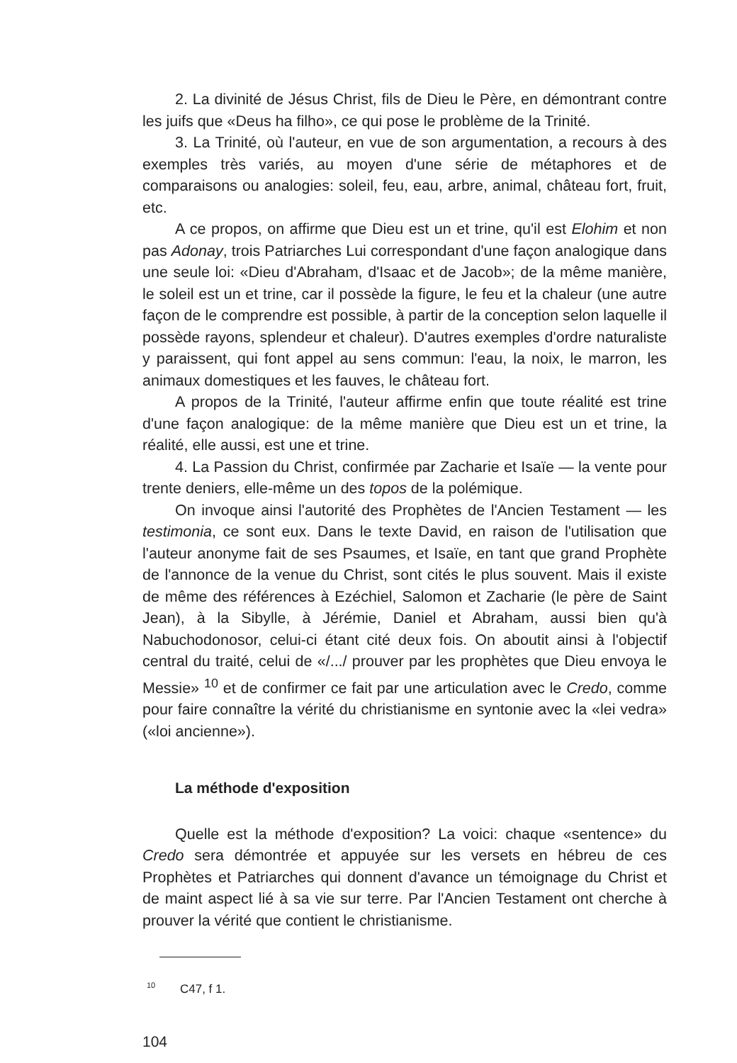2. La divinité de Jésus Christ, fils de Dieu le Père, en démontrant contre les juifs que «Deus ha filho», ce qui pose le problème de la Trinité.
3. La Trinité, où l'auteur, en vue de son argumentation, a recours à des exemples très variés, au moyen d'une série de métaphores et de comparaisons ou analogies: soleil, feu, eau, arbre, animal, château fort, fruit, etc.
A ce propos, on affirme que Dieu est un et trine, qu'il est Elohim et non pas Adonay, trois Patriarches Lui correspondant d'une façon analogique dans une seule loi: «Dieu d'Abraham, d'Isaac et de Jacob»; de la même manière, le soleil est un et trine, car il possède la figure, le feu et la chaleur (une autre façon de le comprendre est possible, à partir de la conception selon laquelle il possède rayons, splendeur et chaleur). D'autres exemples d'ordre naturaliste y paraissent, qui font appel au sens commun: l'eau, la noix, le marron, les animaux domestiques et les fauves, le château fort.
A propos de la Trinité, l'auteur affirme enfin que toute réalité est trine d'une façon analogique: de la même manière que Dieu est un et trine, la réalité, elle aussi, est une et trine.
4. La Passion du Christ, confirmée par Zacharie et Isaïe — la vente pour trente deniers, elle-même un des topos de la polémique.
On invoque ainsi l'autorité des Prophètes de l'Ancien Testament — les testimonia, ce sont eux. Dans le texte David, en raison de l'utilisation que l'auteur anonyme fait de ses Psaumes, et Isaïe, en tant que grand Prophète de l'annonce de la venue du Christ, sont cités le plus souvent. Mais il existe de même des références à Ezéchiel, Salomon et Zacharie (le père de Saint Jean), à la Sibylle, à Jérémie, Daniel et Abraham, aussi bien qu'à Nabuchodonosor, celui-ci étant cité deux fois. On aboutit ainsi à l'objectif central du traité, celui de «/.../ prouver par les prophètes que Dieu envoya le Messie» <sup>10</sup> et de confirmer ce fait par une articulation avec le Credo, comme pour faire connaître la vérité du christianisme en syntonie avec la «lei vedra» («loi ancienne»).
La méthode d'exposition
Quelle est la méthode d'exposition? La voici: chaque «sentence» du Credo sera démontrée et appuyée sur les versets en hébreu de ces Prophètes et Patriarches qui donnent d'avance un témoignage du Christ et de maint aspect lié à sa vie sur terre. Par l'Ancien Testament ont cherche à prouver la vérité que contient le christianisme.
<sup>10</sup> C47, f 1.
104